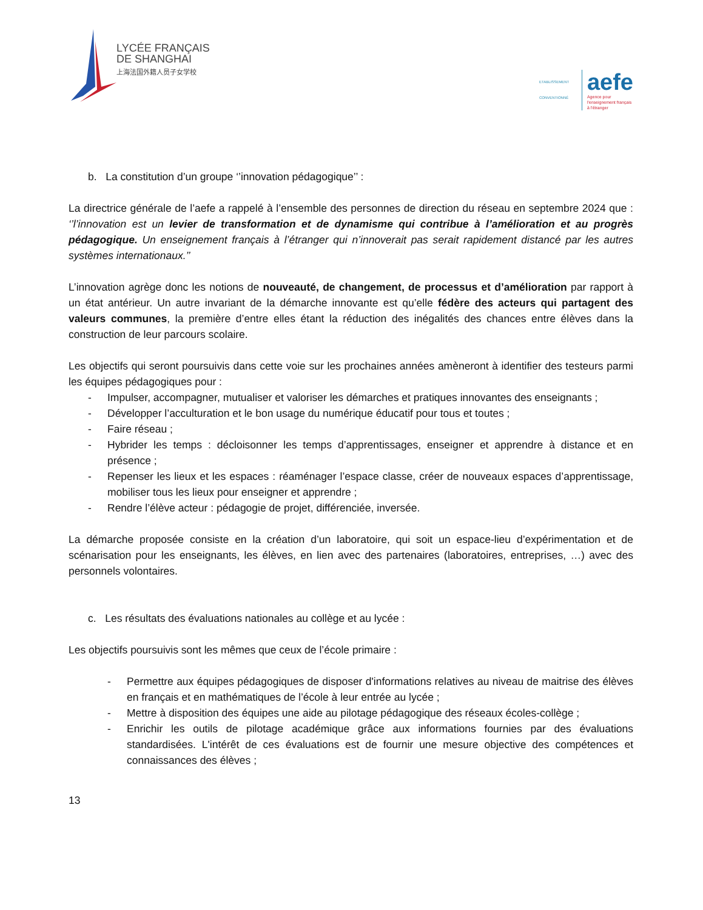LYCÉE FRANÇAIS
DE SHANGHAI
上海法国外籍人员子女学校
ETABLISSEMENT CONVENTIONNÉ
aefe
Agence pour
l'enseignement français
à l'étranger
b. La constitution d’un groupe ‘’innovation pédagogique’’ :
La directrice générale de l’aefe a rappelé à l’ensemble des personnes de direction du réseau en septembre 2024 que : ‘’l’innovation est un levier de transformation et de dynamisme qui contribue à l’amélioration et au progrès pédagogique. Un enseignement français à l’étranger qui n’innoverait pas serait rapidement distancé par les autres systèmes internationaux.’’
L’innovation agrège donc les notions de nouveauté, de changement, de processus et d’amélioration par rapport à un état antérieur. Un autre invariant de la démarche innovante est qu’elle fédère des acteurs qui partagent des valeurs communes, la première d’entre elles étant la réduction des inégalités des chances entre élèves dans la construction de leur parcours scolaire.
Les objectifs qui seront poursuivis dans cette voie sur les prochaines années amèneront à identifier des testeurs parmi les équipes pédagogiques pour :
- Impulser, accompagner, mutualiser et valoriser les démarches et pratiques innovantes des enseignants ;
- Développer l’acculturation et le bon usage du numérique éducatif pour tous et toutes ;
- Faire réseau ;
- Hybrider les temps : décloisonner les temps d’apprentissages, enseigner et apprendre à distance et en présence ;
- Repenser les lieux et les espaces : réaménager l’espace classe, créer de nouveaux espaces d’apprentissage, mobiliser tous les lieux pour enseigner et apprendre ;
- Rendre l’élève acteur : pédagogie de projet, différenciée, inversée.
La démarche proposée consiste en la création d’un laboratoire, qui soit un espace-lieu d’expérimentation et de scénarisation pour les enseignants, les élèves, en lien avec des partenaires (laboratoires, entreprises, …) avec des personnels volontaires.
c. Les résultats des évaluations nationales au collège et au lycée :
Les objectifs poursuivis sont les mêmes que ceux de l’école primaire :
- Permettre aux équipes pédagogiques de disposer d'informations relatives au niveau de maitrise des élèves en français et en mathématiques de l’école à leur entrée au lycée ;
- Mettre à disposition des équipes une aide au pilotage pédagogique des réseaux écoles-collège ;
- Enrichir les outils de pilotage académique grâce aux informations fournies par des évaluations standardisées. L'intérêt de ces évaluations est de fournir une mesure objective des compétences et connaissances des élèves ;
13